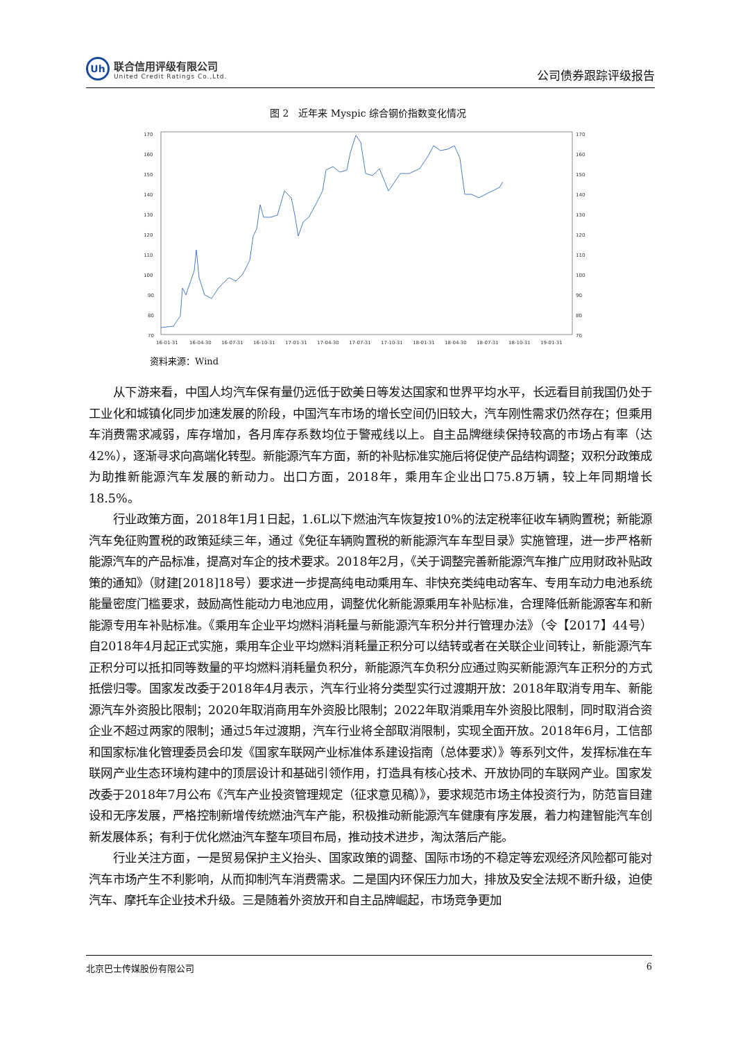Uh
联合信用评级有限公司
United Credit Ratings Co.,Ltd.
公司债券跟踪评级报告
图 2　近年来 Myspic 综合钢价指数变化情况
170
160
150
140
130
120
110
100
90
80
70
170
160
150
140
130
120
110
100
90
80
70
16-01-31
16-04-30
16-07-31
16-10-31
17-01-31
17-04-30
17-07-31
17-10-31
18-01-31
18-04-30
18-07-31
18-10-31
19-01-31
资料来源：Wind
从下游来看，中国人均汽车保有量仍远低于欧美日等发达国家和世界平均水平，长远看目前我国仍处于工业化和城镇化同步加速发展的阶段，中国汽车市场的增长空间仍旧较大，汽车刚性需求仍然存在；但乘用车消费需求减弱，库存增加，各月库存系数均位于警戒线以上。自主品牌继续保持较高的市场占有率（达42%），逐渐寻求向高端化转型。新能源汽车方面，新的补贴标准实施后将促使产品结构调整；双积分政策成为助推新能源汽车发展的新动力。出口方面，2018年，乘用车企业出口75.8万辆，较上年同期增长18.5%。
行业政策方面，2018年1月1日起，1.6L以下燃油汽车恢复按10%的法定税率征收车辆购置税；新能源汽车免征购置税的政策延续三年，通过《免征车辆购置税的新能源汽车车型目录》实施管理，进一步严格新能源汽车的产品标准，提高对车企的技术要求。2018年2月，《关于调整完善新能源汽车推广应用财政补贴政策的通知》（财建[2018]18号）要求进一步提高纯电动乘用车、非快充类纯电动客车、专用车动力电池系统能量密度门槛要求，鼓励高性能动力电池应用，调整优化新能源乘用车补贴标准，合理降低新能源客车和新能源专用车补贴标准。《乘用车企业平均燃料消耗量与新能源汽车积分并行管理办法》（令【2017】44号）自2018年4月起正式实施，乘用车企业平均燃料消耗量正积分可以结转或者在关联企业间转让，新能源汽车正积分可以抵扣同等数量的平均燃料消耗量负积分，新能源汽车负积分应通过购买新能源汽车正积分的方式抵偿归零。国家发改委于2018年4月表示，汽车行业将分类型实行过渡期开放：2018年取消专用车、新能源汽车外资股比限制；2020年取消商用车外资股比限制；2022年取消乘用车外资股比限制，同时取消合资企业不超过两家的限制；通过5年过渡期，汽车行业将全部取消限制，实现全面开放。2018年6月，工信部和国家标准化管理委员会印发《国家车联网产业标准体系建设指南（总体要求）》等系列文件，发挥标准在车联网产业生态环境构建中的顶层设计和基础引领作用，打造具有核心技术、开放协同的车联网产业。国家发改委于2018年7月公布《汽车产业投资管理规定（征求意见稿）》，要求规范市场主体投资行为，防范盲目建设和无序发展，严格控制新增传统燃油汽车产能，积极推动新能源汽车健康有序发展，着力构建智能汽车创新发展体系；有利于优化燃油汽车整车项目布局，推动技术进步，淘汰落后产能。
行业关注方面，一是贸易保护主义抬头、国家政策的调整、国际市场的不稳定等宏观经济风险都可能对汽车市场产生不利影响，从而抑制汽车消费需求。二是国内环保压力加大，排放及安全法规不断升级，迫使汽车、摩托车企业技术升级。三是随着外资放开和自主品牌崛起，市场竞争更加
北京巴士传媒股份有限公司 6